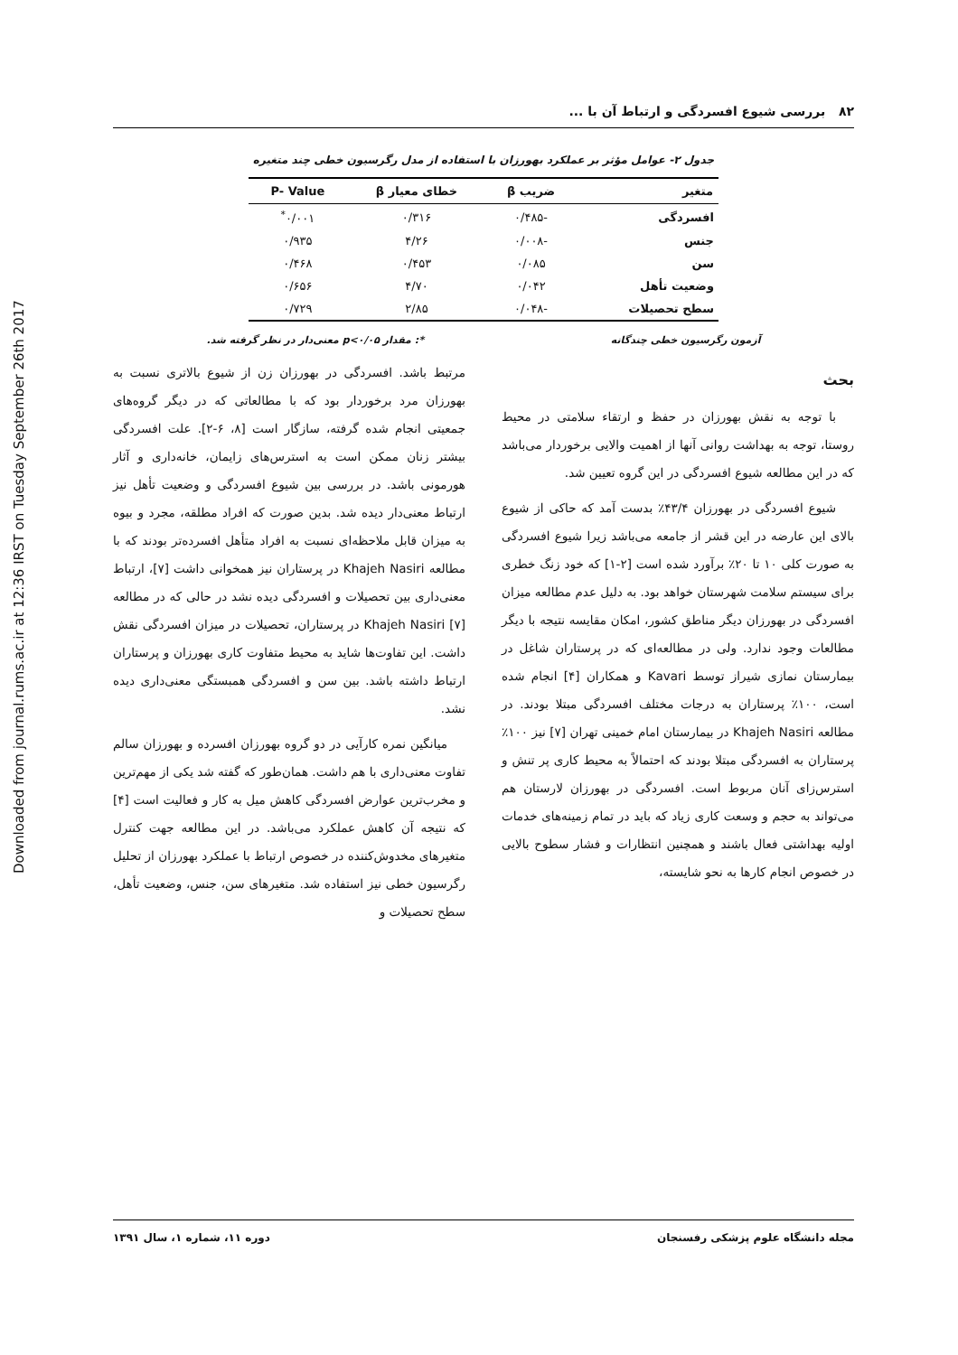Downloaded from journal.rums.ac.ir at 12:36 IRST on Tuesday September 26th 2017
۸۲ بررسی شیوع افسردگی و ارتباط آن با ...
جدول ۲- عوامل مؤثر بر عملکرد بهورزان با استفاده از مدل رگرسیون خطی چند متغیره
| متغیر | ضریب β | خطای معیار β | P- Value |
| --- | --- | --- | --- |
| افسردگی | -۰/۴۸۵ | ۰/۳۱۶ | ۰/۰۰۱<sup>*</sup> |
| جنس | -۰/۰۰۸ | ۴/۲۶ | ۰/۹۳۵ |
| سن | ۰/۰۸۵ | ۰/۴۵۳ | ۰/۴۶۸ |
| وضعیت تأهل | ۰/۰۴۲ | ۴/۷۰ | ۰/۶۵۶ |
| سطح تحصیلات | -۰/۰۴۸ | ۲/۸۵ | ۰/۷۲۹ |
آزمون رگرسیون خطی چندگانه *: مقدار p<۰/۰۵ معنی‌دار در نظر گرفته شد.
بحث
با توجه به نقش بهورزان در حفظ و ارتقاء سلامتی در محیط روستا، توجه به بهداشت روانی آنها از اهمیت والایی برخوردار می‌باشد که در این مطالعه شیوع افسردگی در این گروه تعیین شد.
شیوع افسردگی در بهورزان ۴۳/۴٪ بدست آمد که حاکی از شیوع بالای این عارضه در این قشر از جامعه می‌باشد زیرا شیوع افسردگی به صورت کلی ۱۰ تا ۲۰٪ برآورد شده است [۲-۱] که خود زنگ خطری برای سیستم سلامت شهرستان خواهد بود. به دلیل عدم مطالعه میزان افسردگی در بهورزان دیگر مناطق کشور، امکان مقایسه نتیجه با دیگر مطالعات وجود ندارد. ولی در مطالعه‌ای که در پرستاران شاغل در بیمارستان نمازی شیراز توسط Kavari و همکاران [۴] انجام شده است، ۱۰۰٪ پرستاران به درجات مختلف افسردگی مبتلا بودند. در مطالعه Khajeh Nasiri در بیمارستان امام خمینی تهران [۷] نیز ۱۰۰٪ پرستاران به افسردگی مبتلا بودند که احتمالاً به محیط کاری پر تنش و استرس‌زای آنان مربوط است. افسردگی در بهورزان لارستان هم می‌تواند به حجم و وسعت کاری زیاد که باید در تمام زمینه‌های خدمات اولیه بهداشتی فعال باشند و همچنین انتظارات و فشار سطوح بالایی در خصوص انجام کارها به نحو شایسته،
مرتبط باشد. افسردگی در بهورزان زن از شیوع بالاتری نسبت به بهورزان مرد برخوردار بود که با مطالعاتی که در دیگر گروه‌های جمعیتی انجام شده گرفته، سازگار است [۸، ۶-۲]. علت افسردگی بیشتر زنان ممکن است به استرس‌های زایمان، خانه‌داری و آثار هورمونی باشد. در بررسی بین شیوع افسردگی و وضعیت تأهل نیز ارتباط معنی‌دار دیده شد. بدین صورت که افراد مطلقه، مجرد و بیوه به میزان قابل ملاحظه‌ای نسبت به افراد متأهل افسرده‌تر بودند که با مطالعه Khajeh Nasiri در پرستاران نیز همخوانی داشت [۷]، ارتباط معنی‌داری بین تحصیلات و افسردگی دیده نشد در حالی که در مطالعه Khajeh Nasiri [۷] در پرستاران، تحصیلات در میزان افسردگی نقش داشت. این تفاوت‌ها شاید به محیط متفاوت کاری بهورزان و پرستاران ارتباط داشته باشد. بین سن و افسردگی همبستگی معنی‌داری دیده نشد.
میانگین نمره کارآیی در دو گروه بهورزان افسرده و بهورزان سالم تفاوت معنی‌داری با هم داشت. همان‌طور که گفته شد یکی از مهم‌ترین و مخرب‌ترین عوارض افسردگی کاهش میل به کار و فعالیت است [۴] که نتیجه آن کاهش عملکرد می‌باشد. در این مطالعه جهت کنترل متغیرهای مخدوش‌کننده در خصوص ارتباط با عملکرد بهورزان از تحلیل رگرسیون خطی نیز استفاده شد. متغیرهای سن، جنس، وضعیت تأهل، سطح تحصیلات و
مجله دانشگاه علوم پزشکی رفسنجان دوره ۱۱، شماره ۱، سال ۱۳۹۱